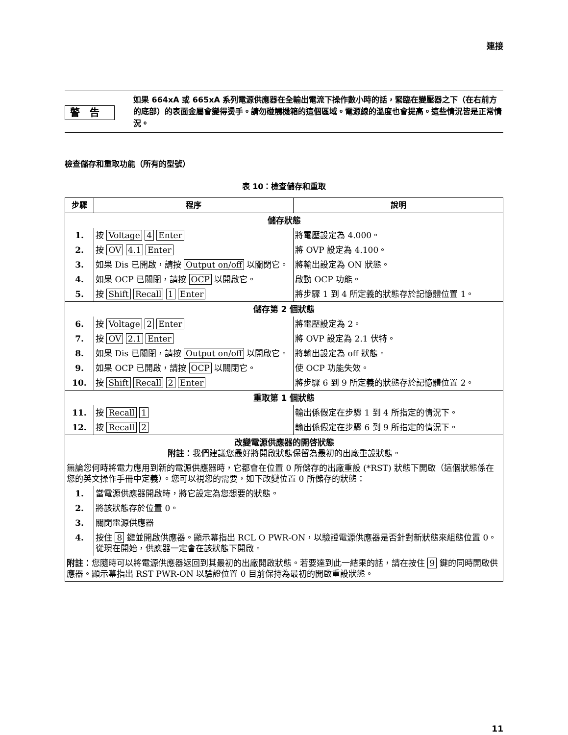連接
警告
如果 664xA 或 665xA 系列電源供應器在全輸出電流下操作數小時的話，緊臨在變壓器之下（在右前方的底部）的表面金屬會變得燙手。請勿碰觸機箱的這個區域。電源線的溫度也會提高。這些情況皆是正常情況。
檢查儲存和重取功能（所有的型號）
表 10：檢查儲存和重取
| 步驟 | 程序 | 說明 |
| --- | --- | --- |
| 儲存狀態 | | |
| 1. | 按 Voltage 4 Enter | 將電壓設定為 4.000。 |
| 2. | 按 OV 4.1 Enter | 將 OVP 設定為 4.100。 |
| 3. | 如果 Dis 已開啟，請按 Output on/off 以關閉它。 | 將輸出設定為 ON 狀態。 |
| 4. | 如果 OCP 已關閉，請按 OCP 以開啟它。 | 啟動 OCP 功能。 |
| 5. | 按 Shift Recall 1 Enter | 將步驟 1 到 4 所定義的狀態存於記憶體位置 1。 |
| 儲存第 2 個狀態 | | |
| 6. | 按 Voltage 2 Enter | 將電壓設定為 2。 |
| 7. | 按 OV 2.1 Enter | 將 OVP 設定為 2.1 伏特。 |
| 8. | 如果 Dis 已關閉，請按 Output on/off 以開啟它。 | 將輸出設定為 off 狀態。 |
| 9. | 如果 OCP 已開啟，請按 OCP 以關閉它。 | 使 OCP 功能失效。 |
| 10. | 按 Shift Recall 2 Enter | 將步驟 6 到 9 所定義的狀態存於記憶體位置 2。 |
| 重取第 1 個狀態 | | |
| 11. | 按 Recall 1 | 輸出係假定在步驟 1 到 4 所指定的情況下。 |
| 12. | 按 Recall 2 | 輸出係假定在步驟 6 到 9 所指定的情況下。 |
| 改變電源供應器的開啓狀態 附註： 我們建議您最好將開啟狀態保留為最初的出廠重設狀態。 | | |
| 無論您何時將電力應用到新的電源供應器時，它都會在位置 0 所儲存的出廠重設 (*RST) 狀態下開啟（這個狀態係在您的英文操作手冊中定義）。您可以視您的需要，如下改變位置 0 所儲存的狀態： | | |
| 1. | 當電源供應器開啟時，將它設定為您想要的狀態。 | |
| 2. | 將該狀態存於位置 0。 | |
| 3. | 關閉電源供應器 | |
| 4. | 按住 8 鍵並開啟供應器。顯示幕指出 RCL O PWR-ON，以驗證電源供應器是否針對新狀態來組態位置 0。從現在開始，供應器一定會在該狀態下開啟。 | |
| 附註： 您隨時可以將電源供應器返回到其最初的出廠開啟狀態。若要達到此一結果的話，請在按住 9 鍵的同時開啟供應器。顯示幕指出 RST PWR-ON 以驗證位置 0 目前保持為最初的開啟重設狀態。 | | |
11